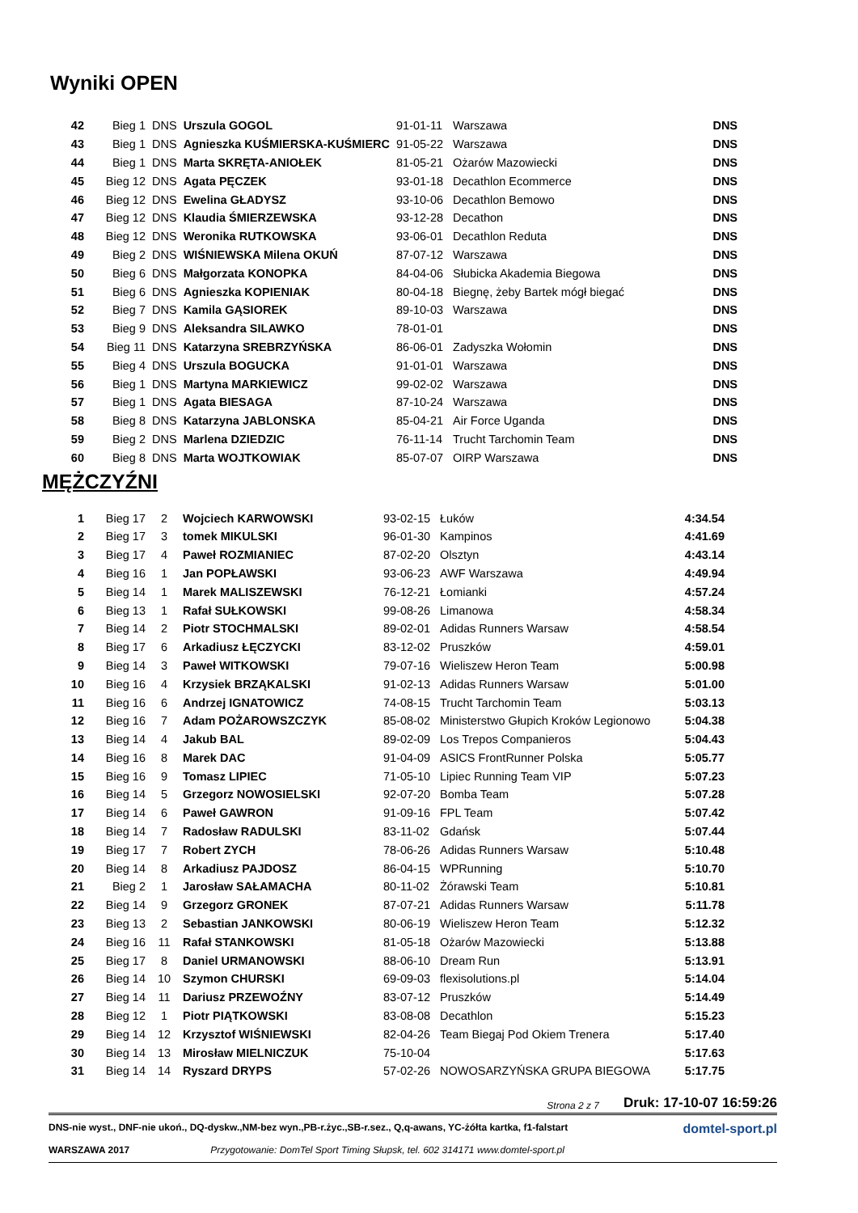Wyniki OPEN
| 42 | Bieg 1 | DNS | Urszula GOGOL | 91-01-11 | Warszawa | DNS |
| 43 | Bieg 1 | DNS | Agnieszka KUŚMIERSKA-KUŚMIERC | 91-05-22 | Warszawa | DNS |
| 44 | Bieg 1 | DNS | Marta SKRĘTA-ANIOŁEK | 81-05-21 | Ożarów Mazowiecki | DNS |
| 45 | Bieg 12 | DNS | Agata PĘCZEK | 93-01-18 | Decathlon Ecommerce | DNS |
| 46 | Bieg 12 | DNS | Ewelina GŁADYSZ | 93-10-06 | Decathlon Bemowo | DNS |
| 47 | Bieg 12 | DNS | Klaudia ŚMIERZEWSKA | 93-12-28 | Decathon | DNS |
| 48 | Bieg 12 | DNS | Weronika RUTKOWSKA | 93-06-01 | Decathlon Reduta | DNS |
| 49 | Bieg 2 | DNS | WIŚNIEWSKA Milena OKUŃ | 87-07-12 | Warszawa | DNS |
| 50 | Bieg 6 | DNS | Małgorzata KONOPKA | 84-04-06 | Słubicka Akademia Biegowa | DNS |
| 51 | Bieg 6 | DNS | Agnieszka KOPIENIAK | 80-04-18 | Biegnę, żeby Bartek mógł biegać | DNS |
| 52 | Bieg 7 | DNS | Kamila GĄSIOREK | 89-10-03 | Warszawa | DNS |
| 53 | Bieg 9 | DNS | Aleksandra SILAWKO | 78-01-01 | | DNS |
| 54 | Bieg 11 | DNS | Katarzyna SREBRZYŃSKA | 86-06-01 | Zadyszka Wołomin | DNS |
| 55 | Bieg 4 | DNS | Urszula BOGUCKA | 91-01-01 | Warszawa | DNS |
| 56 | Bieg 1 | DNS | Martyna MARKIEWICZ | 99-02-02 | Warszawa | DNS |
| 57 | Bieg 1 | DNS | Agata BIESAGA | 87-10-24 | Warszawa | DNS |
| 58 | Bieg 8 | DNS | Katarzyna JABLONSKA | 85-04-21 | Air Force Uganda | DNS |
| 59 | Bieg 2 | DNS | Marlena DZIEDZIC | 76-11-14 | Trucht Tarchomin Team | DNS |
| 60 | Bieg 8 | DNS | Marta WOJTKOWIAK | 85-07-07 | OIRP Warszawa | DNS |
MĘŻCZYŹNI
| 1 | Bieg 17 | 2 | Wojciech KARWOWSKI | 93-02-15 | Łuków | 4:34.54 |
| 2 | Bieg 17 | 3 | tomek MIKULSKI | 96-01-30 | Kampinos | 4:41.69 |
| 3 | Bieg 17 | 4 | Paweł ROZMIANIEC | 87-02-20 | Olsztyn | 4:43.14 |
| 4 | Bieg 16 | 1 | Jan POPŁAWSKI | 93-06-23 | AWF Warszawa | 4:49.94 |
| 5 | Bieg 14 | 1 | Marek MALISZEWSKI | 76-12-21 | Łomianki | 4:57.24 |
| 6 | Bieg 13 | 1 | Rafał SUŁKOWSKI | 99-08-26 | Limanowa | 4:58.34 |
| 7 | Bieg 14 | 2 | Piotr STOCHMALSKI | 89-02-01 | Adidas Runners Warsaw | 4:58.54 |
| 8 | Bieg 17 | 6 | Arkadiusz ŁĘCZYCKI | 83-12-02 | Pruszków | 4:59.01 |
| 9 | Bieg 14 | 3 | Paweł WITKOWSKI | 79-07-16 | Wieliszew Heron Team | 5:00.98 |
| 10 | Bieg 16 | 4 | Krzysiek BRZĄKALSKI | 91-02-13 | Adidas Runners Warsaw | 5:01.00 |
| 11 | Bieg 16 | 6 | Andrzej IGNATOWICZ | 74-08-15 | Trucht Tarchomin Team | 5:03.13 |
| 12 | Bieg 16 | 7 | Adam POŻAROWSZCZYK | 85-08-02 | Ministerstwo Głupich Kroków Legionowo | 5:04.38 |
| 13 | Bieg 14 | 4 | Jakub BAL | 89-02-09 | Los Trepos Companieros | 5:04.43 |
| 14 | Bieg 16 | 8 | Marek DAC | 91-04-09 | ASICS FrontRunner Polska | 5:05.77 |
| 15 | Bieg 16 | 9 | Tomasz LIPIEC | 71-05-10 | Lipiec Running Team VIP | 5:07.23 |
| 16 | Bieg 14 | 5 | Grzegorz NOWOSIELSKI | 92-07-20 | Bomba Team | 5:07.28 |
| 17 | Bieg 14 | 6 | Paweł GAWRON | 91-09-16 | FPL Team | 5:07.42 |
| 18 | Bieg 14 | 7 | Radosław RADULSKI | 83-11-02 | Gdańsk | 5:07.44 |
| 19 | Bieg 17 | 7 | Robert ZYCH | 78-06-26 | Adidas Runners Warsaw | 5:10.48 |
| 20 | Bieg 14 | 8 | Arkadiusz PAJDOSZ | 86-04-15 | WPRunning | 5:10.70 |
| 21 | Bieg 2 | 1 | Jarosław SAŁAMACHA | 80-11-02 | Żórawski Team | 5:10.81 |
| 22 | Bieg 14 | 9 | Grzegorz GRONEK | 87-07-21 | Adidas Runners Warsaw | 5:11.78 |
| 23 | Bieg 13 | 2 | Sebastian JANKOWSKI | 80-06-19 | Wieliszew Heron Team | 5:12.32 |
| 24 | Bieg 16 | 11 | Rafał STANKOWSKI | 81-05-18 | Ożarów Mazowiecki | 5:13.88 |
| 25 | Bieg 17 | 8 | Daniel URMANOWSKI | 88-06-10 | Dream Run | 5:13.91 |
| 26 | Bieg 14 | 10 | Szymon CHURSKI | 69-09-03 | flexisolutions.pl | 5:14.04 |
| 27 | Bieg 14 | 11 | Dariusz PRZEWOŹNY | 83-07-12 | Pruszków | 5:14.49 |
| 28 | Bieg 12 | 1 | Piotr PIĄTKOWSKI | 83-08-08 | Decathlon | 5:15.23 |
| 29 | Bieg 14 | 12 | Krzysztof WIŚNIEWSKI | 82-04-26 | Team Biegaj Pod Okiem Trenera | 5:17.40 |
| 30 | Bieg 14 | 13 | Mirosław MIELNICZUK | 75-10-04 | | 5:17.63 |
| 31 | Bieg 14 | 14 | Ryszard DRYPS | 57-02-26 | NOWOSARZYŃSKA GRUPA BIEGOWA | 5:17.75 |
Strona 2 z 7 Druk: 17-10-07 16:59:26
DNS-nie wyst., DNF-nie ukoń., DQ-dyskw.,NM-bez wyn.,PB-r.życ.,SB-r.sez., Q,q-awans, YC-żółta kartka, f1-falstart domtel-sport.pl
WARSZAWA 2017 Przygotowanie: DomTel Sport Timing Słupsk, tel. 602 314171 www.domtel-sport.pl